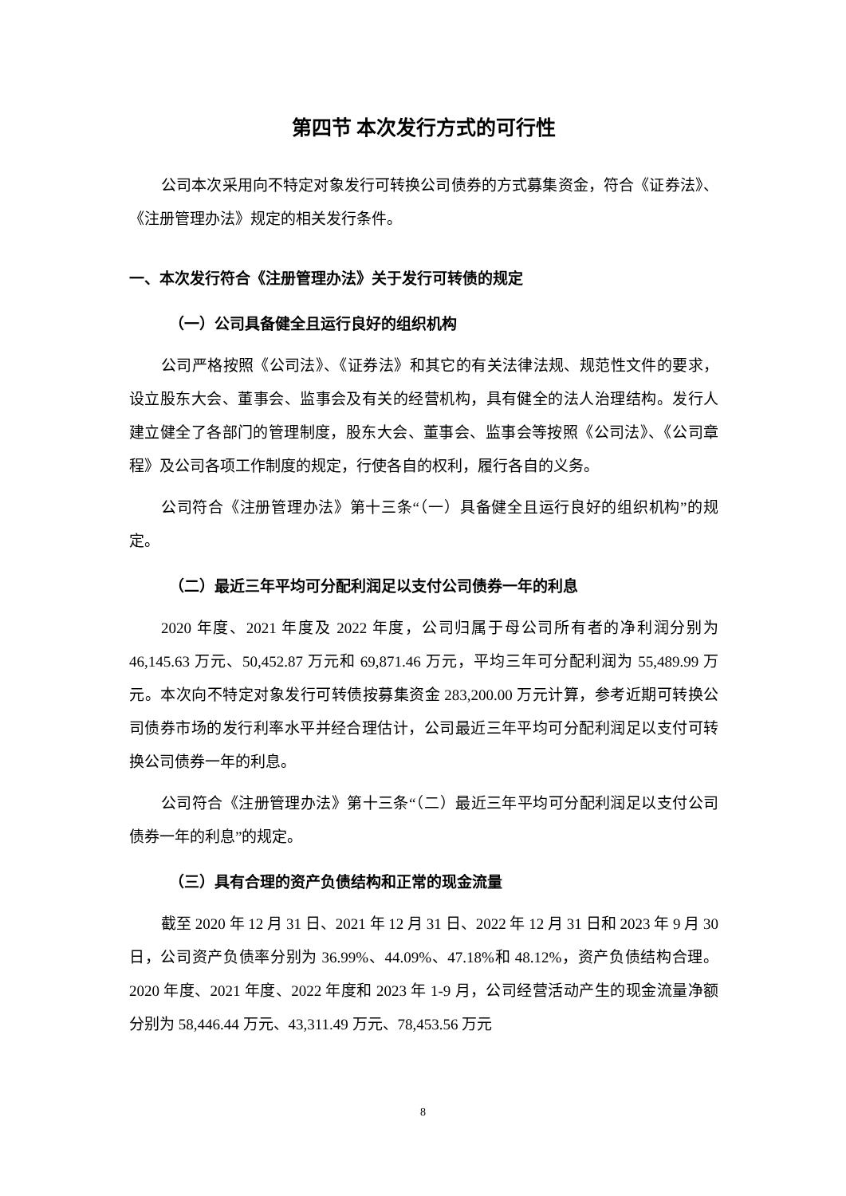第四节 本次发行方式的可行性
公司本次采用向不特定对象发行可转换公司债券的方式募集资金，符合《证券法》、《注册管理办法》规定的相关发行条件。
一、本次发行符合《注册管理办法》关于发行可转债的规定
（一）公司具备健全且运行良好的组织机构
公司严格按照《公司法》、《证券法》和其它的有关法律法规、规范性文件的要求，设立股东大会、董事会、监事会及有关的经营机构，具有健全的法人治理结构。发行人建立健全了各部门的管理制度，股东大会、董事会、监事会等按照《公司法》、《公司章程》及公司各项工作制度的规定，行使各自的权利，履行各自的义务。
公司符合《注册管理办法》第十三条“（一）具备健全且运行良好的组织机构”的规定。
（二）最近三年平均可分配利润足以支付公司债券一年的利息
2020 年度、2021 年度及 2022 年度，公司归属于母公司所有者的净利润分别为 46,145.63 万元、50,452.87 万元和 69,871.46 万元，平均三年可分配利润为 55,489.99 万元。本次向不特定对象发行可转债按募集资金 283,200.00 万元计算，参考近期可转换公司债券市场的发行利率水平并经合理估计，公司最近三年平均可分配利润足以支付可转换公司债券一年的利息。
公司符合《注册管理办法》第十三条“（二）最近三年平均可分配利润足以支付公司债券一年的利息”的规定。
（三）具有合理的资产负债结构和正常的现金流量
截至 2020 年 12 月 31 日、2021 年 12 月 31 日、2022 年 12 月 31 日和 2023 年 9 月 30 日，公司资产负债率分别为 36.99%、44.09%、47.18%和 48.12%，资产负债结构合理。2020 年度、2021 年度、2022 年度和 2023 年 1-9 月，公司经营活动产生的现金流量净额分别为 58,446.44 万元、43,311.49 万元、78,453.56 万元
8